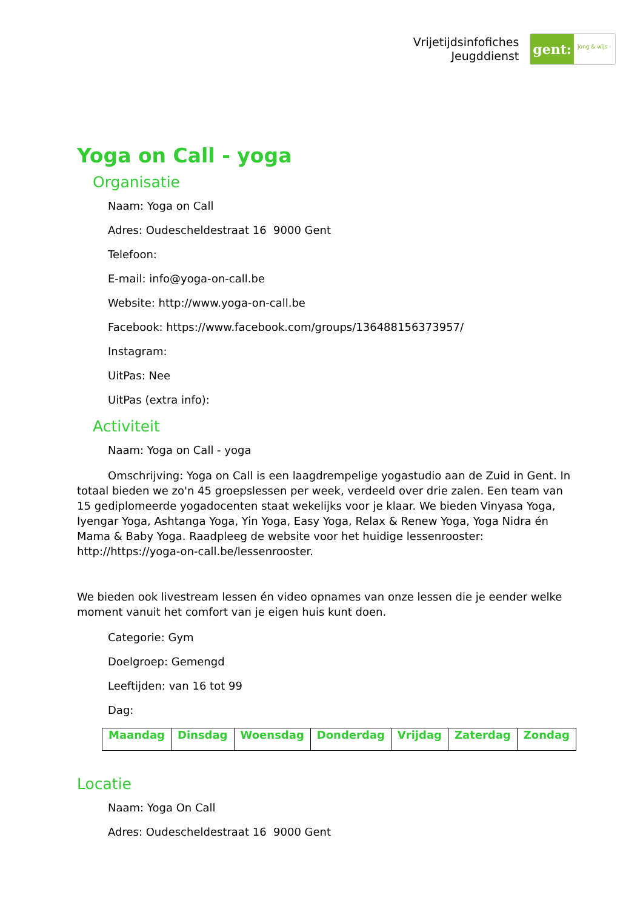Vrijetijdsinfofiches
Jeugddienst
gent:
jong & wijs
Yoga on Call - yoga
Organisatie
Naam: Yoga on Call
Adres: Oudescheldestraat 16 9000 Gent
Telefoon:
E-mail: info@yoga-on-call.be
Website: http://www.yoga-on-call.be
Facebook: https://www.facebook.com/groups/136488156373957/
Instagram:
UitPas: Nee
UitPas (extra info):
Activiteit
Naam: Yoga on Call - yoga
Omschrijving: Yoga on Call is een laagdrempelige yogastudio aan de Zuid in Gent. In totaal bieden we zo'n 45 groepslessen per week, verdeeld over drie zalen. Een team van 15 gediplomeerde yogadocenten staat wekelijks voor je klaar. We bieden Vinyasa Yoga, Iyengar Yoga, Ashtanga Yoga, Yin Yoga, Easy Yoga, Relax & Renew Yoga, Yoga Nidra én Mama & Baby Yoga. Raadpleeg de website voor het huidige lessenrooster: http://https://yoga-on-call.be/lessenrooster.
We bieden ook livestream lessen én video opnames van onze lessen die je eender welke moment vanuit het comfort van je eigen huis kunt doen.
Categorie: Gym
Doelgroep: Gemengd
Leeftijden: van 16 tot 99
Dag:
| Maandag | Dinsdag | Woensdag | Donderdag | Vrijdag | Zaterdag | Zondag |
Locatie
Naam: Yoga On Call
Adres: Oudescheldestraat 16 9000 Gent